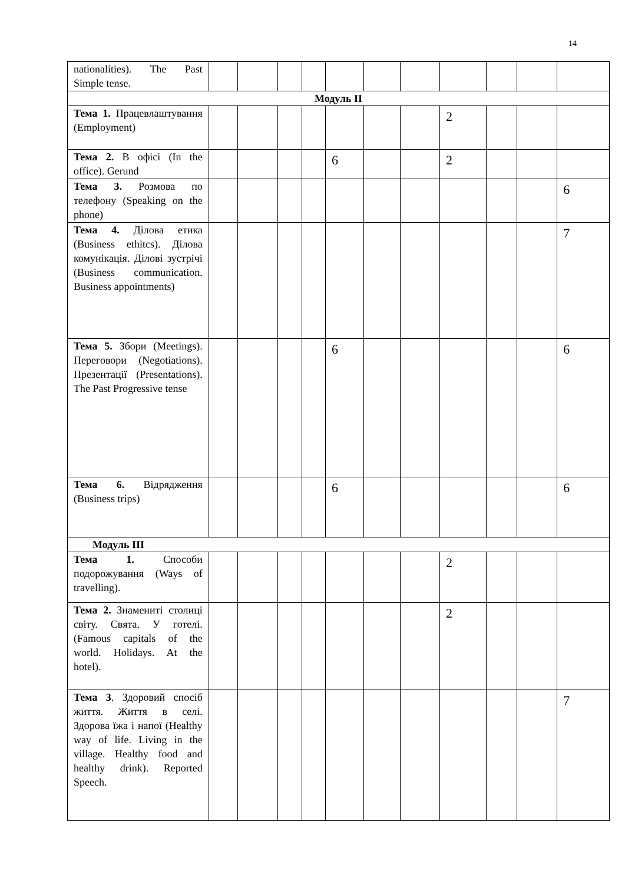14
| nationalities). The Past Simple tense. | | | | | | | | | | | |
| Модуль II | | | | | | | | | | | |
| Тема 1. Працевлаштування (Employment) | | | | | | | | 2 | | | |
| Тема 2. В офісі (In the office). Gerund | | | | | 6 | | | 2 | | | |
| Тема 3. Розмова по телефону (Speaking on the phone) | | | | | | | | | | | 6 |
| Тема 4. Ділова етика (Business ethitcs). Ділова комунікація. Ділові зустрічі (Business communication. Business appointments) | | | | | | | | | | | 7 |
| Тема 5. Збори (Meetings). Переговори (Negotiations). Презентації (Presentations). The Past Progressive tense | | | | | 6 | | | | | | 6 |
| Тема 6. Відрядження (Business trips) | | | | | 6 | | | | | | 6 |
| Модуль III | | | | | | | | | | | |
| Тема 1. Способи подорожування (Ways of travelling). | | | | | | | | 2 | | | |
| Тема 2. Знамениті столиці світу. Свята. У готелі. (Famous capitals of the world. Holidays. At the hotel). | | | | | | | | 2 | | | |
| Тема 3 . Здоровий спосіб життя. Життя в селі. Здорова їжа і напої (Healthy way of life. Living in the village. Healthy food and healthy drink). Reported Speech. | | | | | | | | | | | 7 |